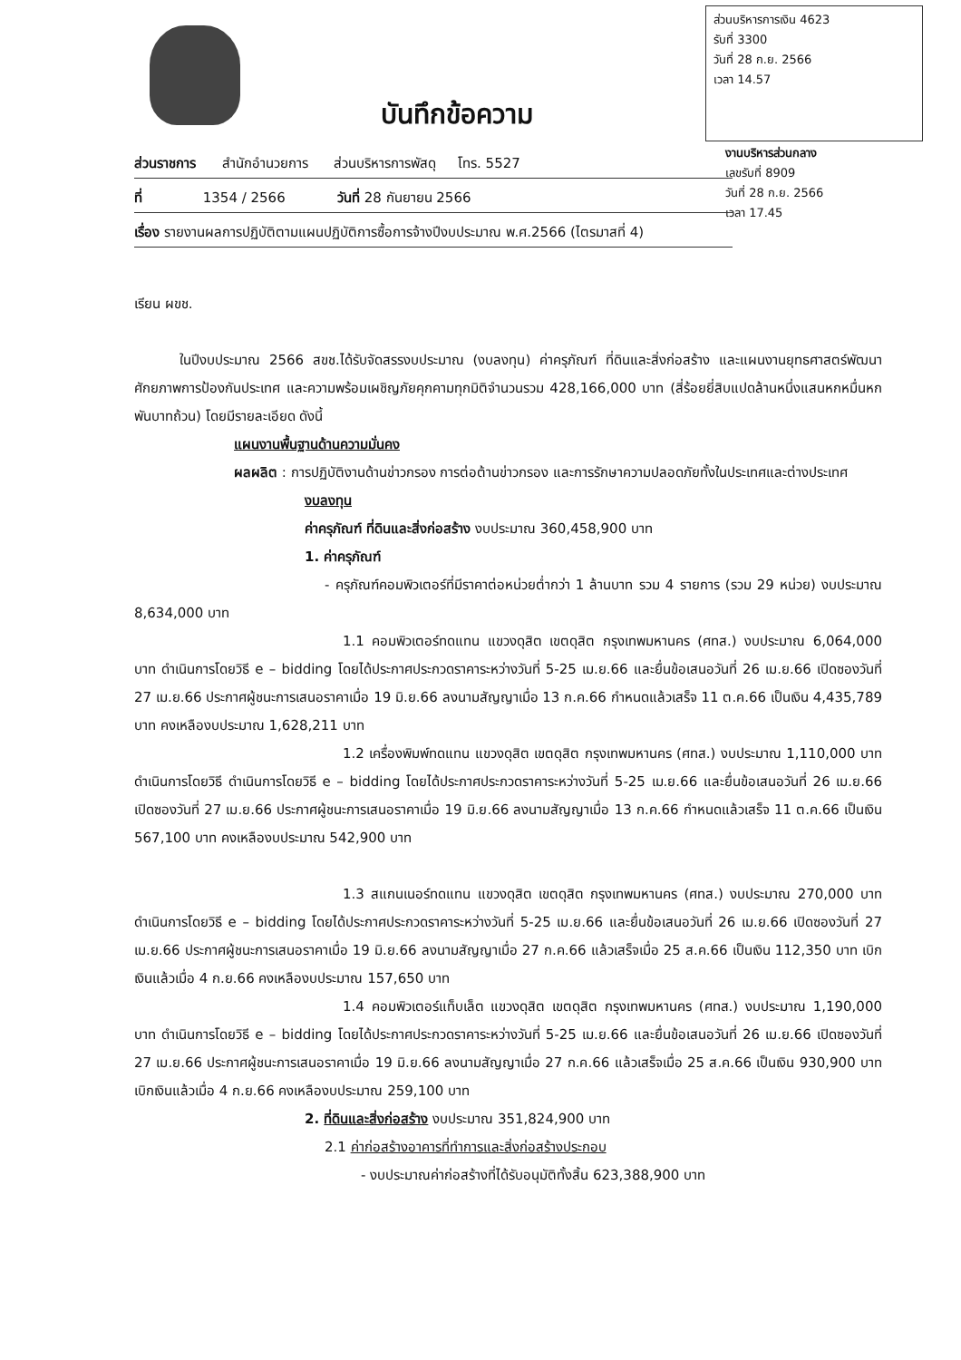ส่วนบริหารการเงิน 4623
รับที่ 3300
วันที่ 28 ก.ย. 2566
เวลา 14.57
งานบริหารส่วนกลาง
เลขรับที่ 8909
วันที่ 28 ก.ย. 2566
เวลา 17.45
บันทึกข้อความ
ส่วนราชการ สำนักอำนวยการ ส่วนบริหารการพัสดุ โทร. 5527
ที่ 1354 / 2566 วันที่ 28 กันยายน 2566
เรื่อง รายงานผลการปฏิบัติตามแผนปฏิบัติการซื้อการจ้างปีงบประมาณ พ.ศ.2566 (ไตรมาสที่ 4)
เรียน ผขช.
ในปีงบประมาณ 2566 สขช.ได้รับจัดสรรงบประมาณ (งบลงทุน) ค่าครุภัณฑ์ ที่ดินและสิ่งก่อสร้าง และแผนงานยุทธศาสตร์พัฒนาศักยภาพการป้องกันประเทศ และความพร้อมเผชิญภัยคุกคามทุกมิติจำนวนรวม 428,166,000 บาท (สี่ร้อยยี่สิบแปดล้านหนึ่งแสนหกหมื่นหกพันบาทถ้วน) โดยมีรายละเอียด ดังนี้
แผนงานพื้นฐานด้านความมั่นคง
ผลผลิต : การปฏิบัติงานด้านข่าวกรอง การต่อต้านข่าวกรอง และการรักษาความปลอดภัยทั้งในประเทศและต่างประเทศ
งบลงทุน
ค่าครุภัณฑ์ ที่ดินและสิ่งก่อสร้าง งบประมาณ 360,458,900 บาท
1. ค่าครุภัณฑ์
- ครุภัณฑ์คอมพิวเตอร์ที่มีราคาต่อหน่วยต่ำกว่า 1 ล้านบาท รวม 4 รายการ (รวม 29 หน่วย) งบประมาณ 8,634,000 บาท
1.1 คอมพิวเตอร์ทดแทน แขวงดุสิต เขตดุสิต กรุงเทพมหานคร (ศทส.) งบประมาณ 6,064,000 บาท ดำเนินการโดยวิธี e – bidding โดยได้ประกาศประกวดราคาระหว่างวันที่ 5-25 เม.ย.66 และยื่นข้อเสนอวันที่ 26 เม.ย.66 เปิดซองวันที่ 27 เม.ย.66 ประกาศผู้ชนะการเสนอราคาเมื่อ 19 มิ.ย.66 ลงนามสัญญาเมื่อ 13 ก.ค.66 กำหนดแล้วเสร็จ 11 ต.ค.66 เป็นเงิน 4,435,789 บาท คงเหลืองบประมาณ 1,628,211 บาท
1.2 เครื่องพิมพ์ทดแทน แขวงดุสิต เขตดุสิต กรุงเทพมหานคร (ศทส.) งบประมาณ 1,110,000 บาท ดำเนินการโดยวิธี ดำเนินการโดยวิธี e – bidding โดยได้ประกาศประกวดราคาระหว่างวันที่ 5-25 เม.ย.66 และยื่นข้อเสนอวันที่ 26 เม.ย.66 เปิดซองวันที่ 27 เม.ย.66 ประกาศผู้ชนะการเสนอราคาเมื่อ 19 มิ.ย.66 ลงนามสัญญาเมื่อ 13 ก.ค.66 กำหนดแล้วเสร็จ 11 ต.ค.66 เป็นเงิน 567,100 บาท คงเหลืองบประมาณ 542,900 บาท
1.3 สแกนเนอร์ทดแทน แขวงดุสิต เขตดุสิต กรุงเทพมหานคร (ศทส.) งบประมาณ 270,000 บาท ดำเนินการโดยวิธี e – bidding โดยได้ประกาศประกวดราคาระหว่างวันที่ 5-25 เม.ย.66 และยื่นข้อเสนอวันที่ 26 เม.ย.66 เปิดซองวันที่ 27 เม.ย.66 ประกาศผู้ชนะการเสนอราคาเมื่อ 19 มิ.ย.66 ลงนามสัญญาเมื่อ 27 ก.ค.66 แล้วเสร็จเมื่อ 25 ส.ค.66 เป็นเงิน 112,350 บาท เบิกเงินแล้วเมื่อ 4 ก.ย.66 คงเหลืองบประมาณ 157,650 บาท
1.4 คอมพิวเตอร์แท็บเล็ต แขวงดุสิต เขตดุสิต กรุงเทพมหานคร (ศทส.) งบประมาณ 1,190,000 บาท ดำเนินการโดยวิธี e – bidding โดยได้ประกาศประกวดราคาระหว่างวันที่ 5-25 เม.ย.66 และยื่นข้อเสนอวันที่ 26 เม.ย.66 เปิดซองวันที่ 27 เม.ย.66 ประกาศผู้ชนะการเสนอราคาเมื่อ 19 มิ.ย.66 ลงนามสัญญาเมื่อ 27 ก.ค.66 แล้วเสร็จเมื่อ 25 ส.ค.66 เป็นเงิน 930,900 บาท เบิกเงินแล้วเมื่อ 4 ก.ย.66 คงเหลืองบประมาณ 259,100 บาท
2. ที่ดินและสิ่งก่อสร้าง งบประมาณ 351,824,900 บาท
2.1 ค่าก่อสร้างอาคารที่ทำการและสิ่งก่อสร้างประกอบ
- งบประมาณค่าก่อสร้างที่ได้รับอนุมัติทั้งสิ้น 623,388,900 บาท